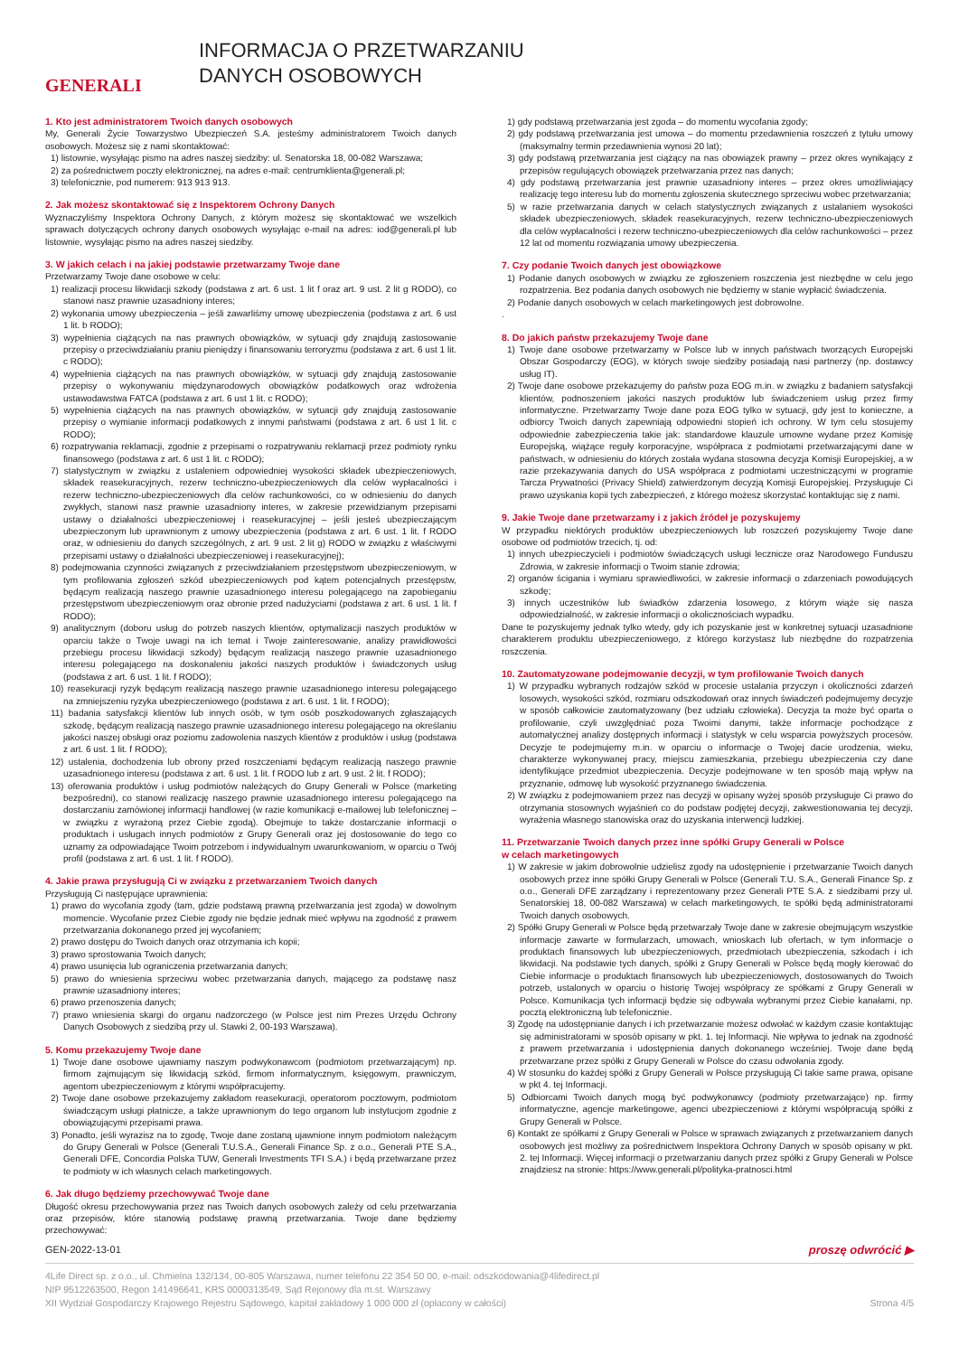GENERALI
INFORMACJA O PRZETWARZANIU
DANYCH OSOBOWYCH
1. Kto jest administratorem Twoich danych osobowych
My, Generali Życie Towarzystwo Ubezpieczeń S.A. jesteśmy administratorem Twoich danych osobowych. Możesz się z nami skontaktować:
1) listownie, wysyłając pismo na adres naszej siedziby: ul. Senatorska 18, 00-082 Warszawa;
2) za pośrednictwem poczty elektronicznej, na adres e-mail: centrumklienta@generali.pl;
3) telefonicznie, pod numerem: 913 913 913.
2. Jak możesz skontaktować się z Inspektorem Ochrony Danych
Wyznaczyliśmy Inspektora Ochrony Danych, z którym możesz się skontaktować we wszelkich sprawach dotyczących ochrony danych osobowych wysyłając e-mail na adres: iod@generali.pl lub listownie, wysyłając pismo na adres naszej siedziby.
3. W jakich celach i na jakiej podstawie przetwarzamy Twoje dane
Przetwarzamy Twoje dane osobowe w celu:
1) realizacji procesu likwidacji szkody (podstawa z art. 6 ust. 1 lit f oraz art. 9 ust. 2 lit g RODO), co stanowi nasz prawnie uzasadniony interes;
2) wykonania umowy ubezpieczenia – jeśli zawarliśmy umowę ubezpieczenia (podstawa z art. 6 ust 1 lit. b RODO);
3) wypełnienia ciążących na nas prawnych obowiązków, w sytuacji gdy znajdują zastosowanie przepisy o przeciwdziałaniu praniu pieniędzy i finansowaniu terroryzmu (podstawa z art. 6 ust 1 lit. c RODO);
4) wypełnienia ciążących na nas prawnych obowiązków, w sytuacji gdy znajdują zastosowanie przepisy o wykonywaniu międzynarodowych obowiązków podatkowych oraz wdrożenia ustawodawstwa FATCA (podstawa z art. 6 ust 1 lit. c RODO);
5) wypełnienia ciążących na nas prawnych obowiązków, w sytuacji gdy znajdują zastosowanie przepisy o wymianie informacji podatkowych z innymi państwami (podstawa z art. 6 ust 1 lit. c RODO);
6) rozpatrywania reklamacji, zgodnie z przepisami o rozpatrywaniu reklamacji przez podmioty rynku finansowego (podstawa z art. 6 ust 1 lit. c RODO);
7) statystycznym w związku z ustaleniem odpowiedniej wysokości składek ubezpieczeniowych, składek reasekuracyjnych, rezerw techniczno-ubezpieczeniowych dla celów wypłacalności i rezerw techniczno-ubezpieczeniowych dla celów rachunkowości, co w odniesieniu do danych zwykłych, stanowi nasz prawnie uzasadniony interes, w zakresie przewidzianym przepisami ustawy o działalności ubezpieczeniowej i reasekuracyjnej – jeśli jesteś ubezpieczającym ubezpieczonym lub uprawnionym z umowy ubezpieczenia (podstawa z art. 6 ust. 1 lit. f RODO oraz, w odniesieniu do danych szczególnych, z art. 9 ust. 2 lit g) RODO w związku z właściwymi przepisami ustawy o działalności ubezpieczeniowej i reasekuracyjnej);
8) podejmowania czynności związanych z przeciwdziałaniem przestępstwom ubezpieczeniowym, w tym profilowania zgłoszeń szkód ubezpieczeniowych pod kątem potencjalnych przestępstw, będącym realizacją naszego prawnie uzasadnionego interesu polegającego na zapobieganiu przestępstwom ubezpieczeniowym oraz obronie przed nadużyciami (podstawa z art. 6 ust. 1 lit. f RODO);
9) analitycznym (doboru usług do potrzeb naszych klientów, optymalizacji naszych produktów w oparciu także o Twoje uwagi na ich temat i Twoje zainteresowanie, analizy prawidłowości przebiegu procesu likwidacji szkody) będącym realizacją naszego prawnie uzasadnionego interesu polegającego na doskonaleniu jakości naszych produktów i świadczonych usług (podstawa z art. 6 ust. 1 lit. f RODO);
10) reasekuracji ryzyk będącym realizacją naszego prawnie uzasadnionego interesu polegającego na zmniejszeniu ryzyka ubezpieczeniowego (podstawa z art. 6 ust. 1 lit. f RODO);
11) badania satysfakcji klientów lub innych osób, w tym osób poszkodowanych zgłaszających szkodę, będącym realizacją naszego prawnie uzasadnionego interesu polegającego na określaniu jakości naszej obsługi oraz poziomu zadowolenia naszych klientów z produktów i usług (podstawa z art. 6 ust. 1 lit. f RODO);
12) ustalenia, dochodzenia lub obrony przed roszczeniami będącym realizacją naszego prawnie uzasadnionego interesu (podstawa z art. 6 ust. 1 lit. f RODO lub z art. 9 ust. 2 lit. f RODO);
13) oferowania produktów i usług podmiotów należących do Grupy Generali w Polsce (marketing bezpośredni), co stanowi realizację naszego prawnie uzasadnionego interesu polegającego na dostarczaniu zamówionej informacji handlowej (w razie komunikacji e-mailowej lub telefonicznej – w związku z wyrażoną przez Ciebie zgodą). Obejmuje to także dostarczanie informacji o produktach i usługach innych podmiotów z Grupy Generali oraz jej dostosowanie do tego co uznamy za odpowiadające Twoim potrzebom i indywidualnym uwarunkowaniom, w oparciu o Twój profil (podstawa z art. 6 ust. 1 lit. f RODO).
4. Jakie prawa przysługują Ci w związku z przetwarzaniem Twoich danych
Przysługują Ci następujące uprawnienia:
1) prawo do wycofania zgody (tam, gdzie podstawą prawną przetwarzania jest zgoda) w dowolnym momencie. Wycofanie przez Ciebie zgody nie będzie jednak mieć wpływu na zgodność z prawem przetwarzania dokonanego przed jej wycofaniem;
2) prawo dostępu do Twoich danych oraz otrzymania ich kopii;
3) prawo sprostowania Twoich danych;
4) prawo usunięcia lub ograniczenia przetwarzania danych;
5) prawo do wniesienia sprzeciwu wobec przetwarzania danych, mającego za podstawę nasz prawnie uzasadniony interes;
6) prawo przenoszenia danych;
7) prawo wniesienia skargi do organu nadzorczego (w Polsce jest nim Prezes Urzędu Ochrony Danych Osobowych z siedzibą przy ul. Stawki 2, 00-193 Warszawa).
5. Komu przekazujemy Twoje dane
1) Twoje dane osobowe ujawniamy naszym podwykonawcom (podmiotom przetwarzającym) np. firmom zajmującym się likwidacją szkód, firmom informatycznym, księgowym, prawniczym, agentom ubezpieczeniowym z którymi współpracujemy.
2) Twoje dane osobowe przekazujemy zakładom reasekuracji, operatorom pocztowym, podmiotom świadczącym usługi płatnicze, a także uprawnionym do tego organom lub instytucjom zgodnie z obowiązującymi przepisami prawa.
3) Ponadto, jeśli wyrazisz na to zgodę, Twoje dane zostaną ujawnione innym podmiotom należącym do Grupy Generali w Polsce (Generali T.U.S.A., Generali Finance Sp. z o.o., Generali PTE S.A., Generali DFE, Concordia Polska TUW, Generali Investments TFI S.A.) i będą przetwarzane przez te podmioty w ich własnych celach marketingowych.
6. Jak długo będziemy przechowywać Twoje dane
Długość okresu przechowywania przez nas Twoich danych osobowych zależy od celu przetwarzania oraz przepisów, które stanowią podstawę prawną przetwarzania. Twoje dane będziemy przechowywać:
1) gdy podstawą przetwarzania jest zgoda – do momentu wycofania zgody;
2) gdy podstawą przetwarzania jest umowa – do momentu przedawnienia roszczeń z tytułu umowy (maksymalny termin przedawnienia wynosi 20 lat);
3) gdy podstawą przetwarzania jest ciążący na nas obowiązek prawny – przez okres wynikający z przepisów regulujących obowiązek przetwarzania przez nas danych;
4) gdy podstawą przetwarzania jest prawnie uzasadniony interes – przez okres umożliwiający realizację tego interesu lub do momentu zgłoszenia skutecznego sprzeciwu wobec przetwarzania;
5) w razie przetwarzania danych w celach statystycznych związanych z ustalaniem wysokości składek ubezpieczeniowych, składek reasekuracyjnych, rezerw techniczno-ubezpieczeniowych dla celów wypłacalności i rezerw techniczno-ubezpieczeniowych dla celów rachunkowości – przez 12 lat od momentu rozwiązania umowy ubezpieczenia.
7. Czy podanie Twoich danych jest obowiązkowe
1) Podanie danych osobowych w związku ze zgłoszeniem roszczenia jest niezbędne w celu jego rozpatrzenia. Bez podania danych osobowych nie będziemy w stanie wypłacić świadczenia.
2) Podanie danych osobowych w celach marketingowych jest dobrowolne.
.
8. Do jakich państw przekazujemy Twoje dane
1) Twoje dane osobowe przetwarzamy w Polsce lub w innych państwach tworzących Europejski Obszar Gospodarczy (EOG), w których swoje siedziby posiadają nasi partnerzy (np. dostawcy usług IT).
2) Twoje dane osobowe przekazujemy do państw poza EOG m.in. w związku z badaniem satysfakcji klientów, podnoszeniem jakości naszych produktów lub świadczeniem usług przez firmy informatyczne. Przetwarzamy Twoje dane poza EOG tylko w sytuacji, gdy jest to konieczne, a odbiorcy Twoich danych zapewniają odpowiedni stopień ich ochrony. W tym celu stosujemy odpowiednie zabezpieczenia takie jak: standardowe klauzule umowne wydane przez Komisję Europejską, wiążące reguły korporacyjne, współpraca z podmiotami przetwarzającymi dane w państwach, w odniesieniu do których została wydana stosowna decyzja Komisji Europejskiej, a w razie przekazywania danych do USA współpraca z podmiotami uczestniczącymi w programie Tarcza Prywatności (Privacy Shield) zatwierdzonym decyzją Komisji Europejskiej. Przysługuje Ci prawo uzyskania kopii tych zabezpieczeń, z którego możesz skorzystać kontaktując się z nami.
9. Jakie Twoje dane przetwarzamy i z jakich źródeł je pozyskujemy
W przypadku niektórych produktów ubezpieczeniowych lub roszczeń pozyskujemy Twoje dane osobowe od podmiotów trzecich, tj. od:
1) innych ubezpieczycieli i podmiotów świadczących usługi lecznicze oraz Narodowego Funduszu Zdrowia, w zakresie informacji o Twoim stanie zdrowia;
2) organów ścigania i wymiaru sprawiedliwości, w zakresie informacji o zdarzeniach powodujących szkodę;
3) innych uczestników lub świadków zdarzenia losowego, z którym wiąże się nasza odpowiedzialność, w zakresie informacji o okolicznościach wypadku.
Dane te pozyskujemy jednak tylko wtedy, gdy ich pozyskanie jest w konkretnej sytuacji uzasadnione charakterem produktu ubezpieczeniowego, z którego korzystasz lub niezbędne do rozpatrzenia roszczenia.
10. Zautomatyzowane podejmowanie decyzji, w tym profilowanie Twoich danych
1) W przypadku wybranych rodzajów szkód w procesie ustalania przyczyn i okoliczności zdarzeń losowych, wysokości szkód, rozmiaru odszkodowań oraz innych świadczeń podejmujemy decyzje w sposób całkowicie zautomatyzowany (bez udziału człowieka). Decyzja ta może być oparta o profilowanie, czyli uwzględniać poza Twoimi danymi, także informacje pochodzące z automatycznej analizy dostępnych informacji i statystyk w celu wsparcia powyższych procesów. Decyzje te podejmujemy m.in. w oparciu o informacje o Twojej dacie urodzenia, wieku, charakterze wykonywanej pracy, miejscu zamieszkania, przebiegu ubezpieczenia czy dane identyfikujące przedmiot ubezpieczenia. Decyzje podejmowane w ten sposób mają wpływ na przyznanie, odmowę lub wysokość przyznanego świadczenia.
2) W związku z podejmowaniem przez nas decyzji w opisany wyżej sposób przysługuje Ci prawo do otrzymania stosownych wyjaśnień co do podstaw podjętej decyzji, zakwestionowania tej decyzji, wyrażenia własnego stanowiska oraz do uzyskania interwencji ludzkiej.
11. Przetwarzanie Twoich danych przez inne spółki Grupy Generali w Polsce
w celach marketingowych
1) W zakresie w jakim dobrowolnie udzielisz zgody na udostępnienie i przetwarzanie Twoich danych osobowych przez inne spółki Grupy Generali w Polsce (Generali T.U. S.A., Generali Finance Sp. z o.o., Generali DFE zarządzany i reprezentowany przez Generali PTE S.A. z siedzibami przy ul. Senatorskiej 18, 00-082 Warszawa) w celach marketingowych, te spółki będą administratorami Twoich danych osobowych.
2) Spółki Grupy Generali w Polsce będą przetwarzały Twoje dane w zakresie obejmującym wszystkie informacje zawarte w formularzach, umowach, wnioskach lub ofertach, w tym informacje o produktach finansowych lub ubezpieczeniowych, przedmiotach ubezpieczenia, szkodach i ich likwidacji. Na podstawie tych danych, spółki z Grupy Generali w Polsce będą mogły kierować do Ciebie informacje o produktach finansowych lub ubezpieczeniowych, dostosowanych do Twoich potrzeb, ustalonych w oparciu o historię Twojej współpracy ze spółkami z Grupy Generali w Polsce. Komunikacja tych informacji będzie się odbywała wybranymi przez Ciebie kanałami, np. pocztą elektroniczną lub telefonicznie.
3) Zgodę na udostępnianie danych i ich przetwarzanie możesz odwołać w każdym czasie kontaktując się administratorami w sposób opisany w pkt. 1. tej Informacji. Nie wpływa to jednak na zgodność z prawem przetwarzania i udostępnienia danych dokonanego wcześniej. Twoje dane będą przetwarzane przez spółki z Grupy Generali w Polsce do czasu odwołania zgody.
4) W stosunku do każdej spółki z Grupy Generali w Polsce przysługują Ci takie same prawa, opisane w pkt 4. tej Informacji.
5) Odbiorcami Twoich danych mogą być podwykonawcy (podmioty przetwarzające) np. firmy informatyczne, agencje marketingowe, agenci ubezpieczeniowi z którymi współpracują spółki z Grupy Generali w Polsce.
6) Kontakt ze spółkami z Grupy Generali w Polsce w sprawach związanych z przetwarzaniem danych osobowych jest możliwy za pośrednictwem Inspektora Ochrony Danych w sposób opisany w pkt. 2. tej Informacji. Więcej informacji o przetwarzaniu danych przez spółki z Grupy Generali w Polsce znajdziesz na stronie: https://www.generali.pl/polityka-pratnosci.html
GEN-2022-13-01 proszę odwrócić ▶
4Life Direct sp. z o.o., ul. Chmielna 132/134, 00-805 Warszawa, numer telefonu 22 354 50 00, e-mail: odszkodowania@4lifedirect.pl
NIP 9512263500, Regon 141496641, KRS 0000313549, Sąd Rejonowy dla m.st. Warszawy
XII Wydział Gospodarczy Krajowego Rejestru Sądowego, kapitał zakładowy 1 000 000 zł (opłacony w całości)
Strona 4/5